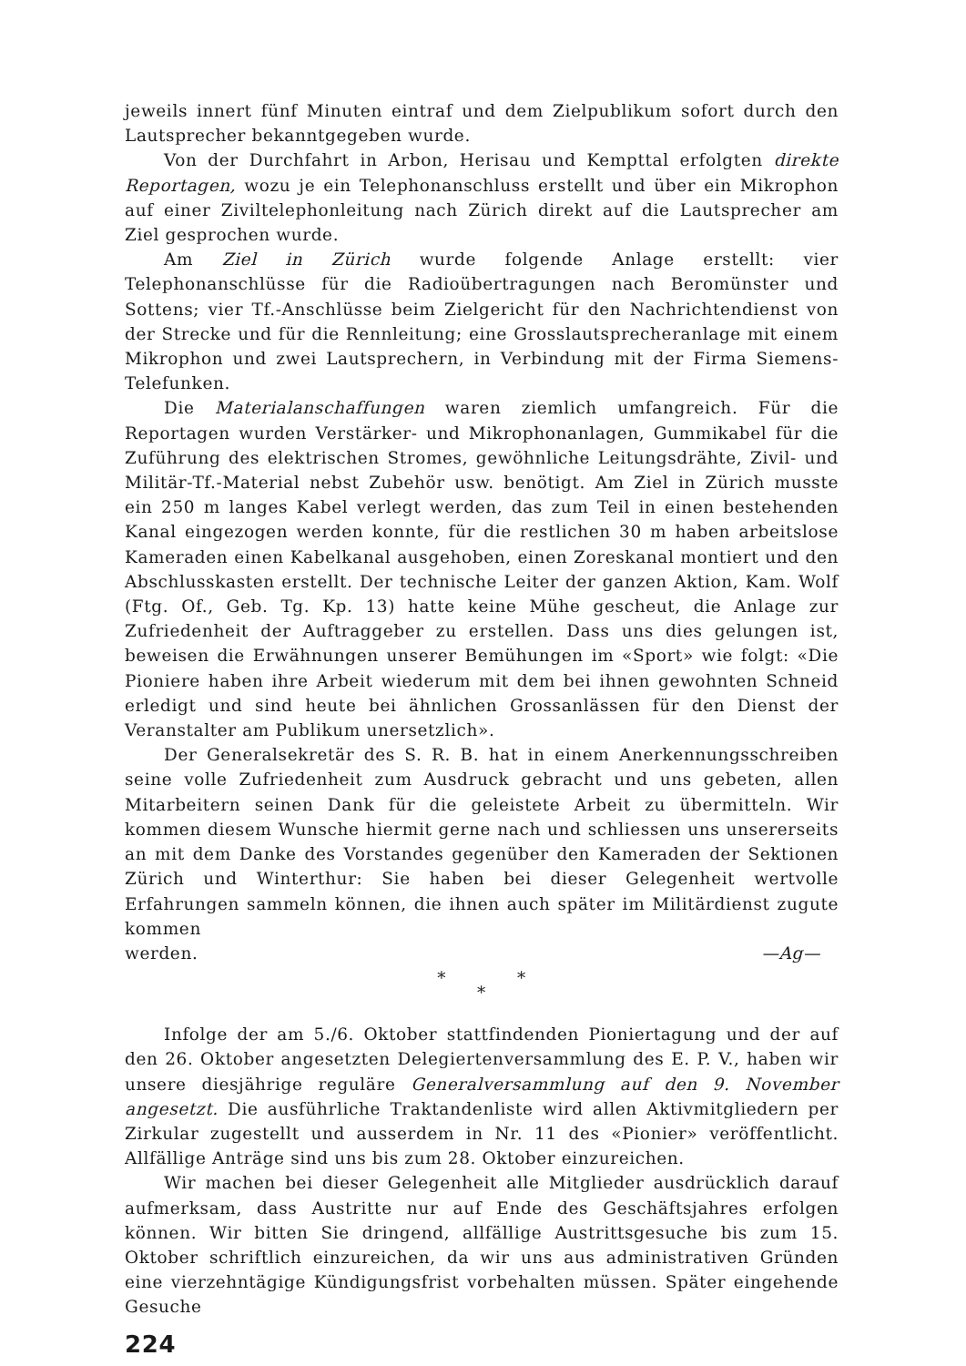jeweils innert fünf Minuten eintraf und dem Zielpublikum sofort durch den Lautsprecher bekanntgegeben wurde.
Von der Durchfahrt in Arbon, Herisau und Kempttal erfolgten direkte Reportagen, wozu je ein Telephonanschluss erstellt und über ein Mikrophon auf einer Ziviltelephonleitung nach Zürich direkt auf die Lautsprecher am Ziel gesprochen wurde.
Am Ziel in Zürich wurde folgende Anlage erstellt: vier Telephonanschlüsse für die Radioübertragungen nach Beromünster und Sottens; vier Tf.-Anschlüsse beim Zielgericht für den Nachrichtendienst von der Strecke und für die Rennleitung; eine Grosslautsprecheranlage mit einem Mikrophon und zwei Lautsprechern, in Verbindung mit der Firma Siemens-Telefunken.
Die Materialanschaffungen waren ziemlich umfangreich. Für die Reportagen wurden Verstärker- und Mikrophonanlagen, Gummikabel für die Zuführung des elektrischen Stromes, gewöhnliche Leitungsdrähte, Zivil- und Militär-Tf.-Material nebst Zubehör usw. benötigt. Am Ziel in Zürich musste ein 250 m langes Kabel verlegt werden, das zum Teil in einen bestehenden Kanal eingezogen werden konnte, für die restlichen 30 m haben arbeitslose Kameraden einen Kabelkanal ausgehoben, einen Zoreskanal montiert und den Abschlusskasten erstellt. Der technische Leiter der ganzen Aktion, Kam. Wolf (Ftg. Of., Geb. Tg. Kp. 13) hatte keine Mühe gescheut, die Anlage zur Zufriedenheit der Auftraggeber zu erstellen. Dass uns dies gelungen ist, beweisen die Erwähnungen unserer Bemühungen im «Sport» wie folgt: «Die Pioniere haben ihre Arbeit wiederum mit dem bei ihnen gewohnten Schneid erledigt und sind heute bei ähnlichen Grossanlässen für den Dienst der Veranstalter am Publikum unersetzlich».
Der Generalsekretär des S. R. B. hat in einem Anerkennungsschreiben seine volle Zufriedenheit zum Ausdruck gebracht und uns gebeten, allen Mitarbeitern seinen Dank für die geleistete Arbeit zu übermitteln. Wir kommen diesem Wunsche hiermit gerne nach und schliessen uns unsererseits an mit dem Danke des Vorstandes gegenüber den Kameraden der Sektionen Zürich und Winterthur: Sie haben bei dieser Gelegenheit wertvolle Erfahrungen sammeln können, die ihnen auch später im Militärdienst zugute kommen
werden. —Ag—
* *
*
Infolge der am 5./6. Oktober stattfindenden Pioniertagung und der auf den 26. Oktober angesetzten Delegiertenversammlung des E. P. V., haben wir unsere diesjährige reguläre Generalversammlung auf den 9. November angesetzt. Die ausführliche Traktandenliste wird allen Aktivmitgliedern per Zirkular zugestellt und ausserdem in Nr. 11 des «Pionier» veröffentlicht. Allfällige Anträge sind uns bis zum 28. Oktober einzureichen.
Wir machen bei dieser Gelegenheit alle Mitglieder ausdrücklich darauf aufmerksam, dass Austritte nur auf Ende des Geschäftsjahres erfolgen können. Wir bitten Sie dringend, allfällige Austrittsgesuche bis zum 15. Oktober schriftlich einzureichen, da wir uns aus administrativen Gründen eine vierzehntägige Kündigungsfrist vorbehalten müssen. Später eingehende Gesuche
224